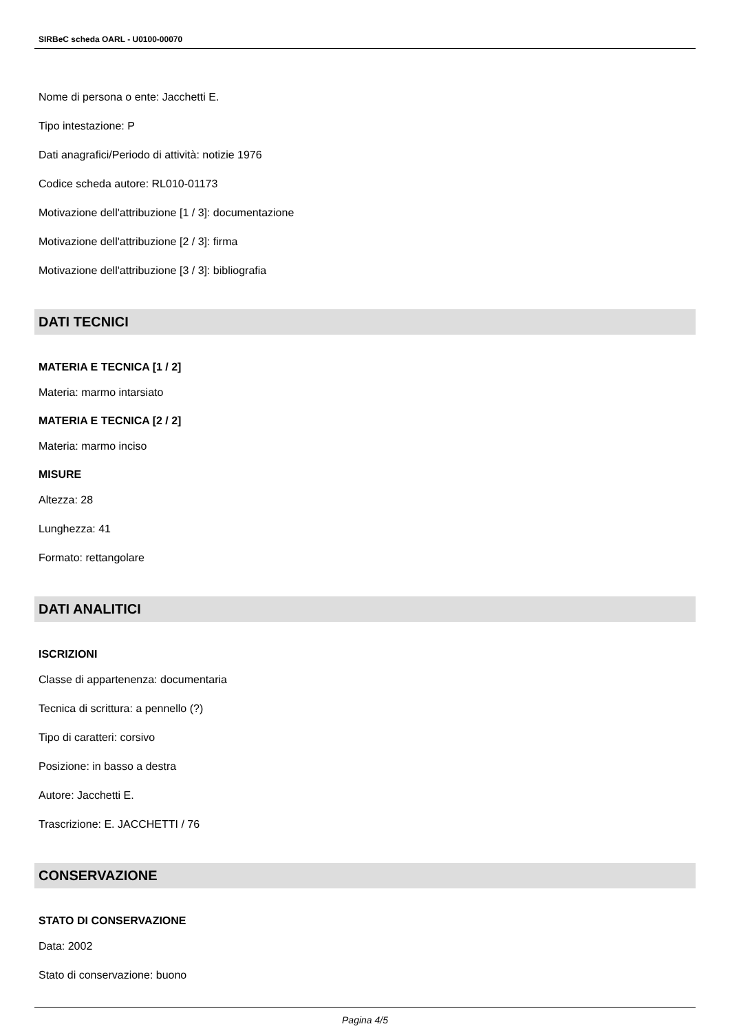SIRBeC scheda OARL - U0100-00070
Nome di persona o ente: Jacchetti E.
Tipo intestazione: P
Dati anagrafici/Periodo di attività: notizie 1976
Codice scheda autore: RL010-01173
Motivazione dell'attribuzione [1 / 3]: documentazione
Motivazione dell'attribuzione [2 / 3]: firma
Motivazione dell'attribuzione [3 / 3]: bibliografia
DATI TECNICI
MATERIA E TECNICA [1 / 2]
Materia: marmo intarsiato
MATERIA E TECNICA [2 / 2]
Materia: marmo inciso
MISURE
Altezza: 28
Lunghezza: 41
Formato: rettangolare
DATI ANALITICI
ISCRIZIONI
Classe di appartenenza: documentaria
Tecnica di scrittura: a pennello (?)
Tipo di caratteri: corsivo
Posizione: in basso a destra
Autore: Jacchetti E.
Trascrizione: E. JACCHETTI / 76
CONSERVAZIONE
STATO DI CONSERVAZIONE
Data: 2002
Stato di conservazione: buono
Pagina 4/5